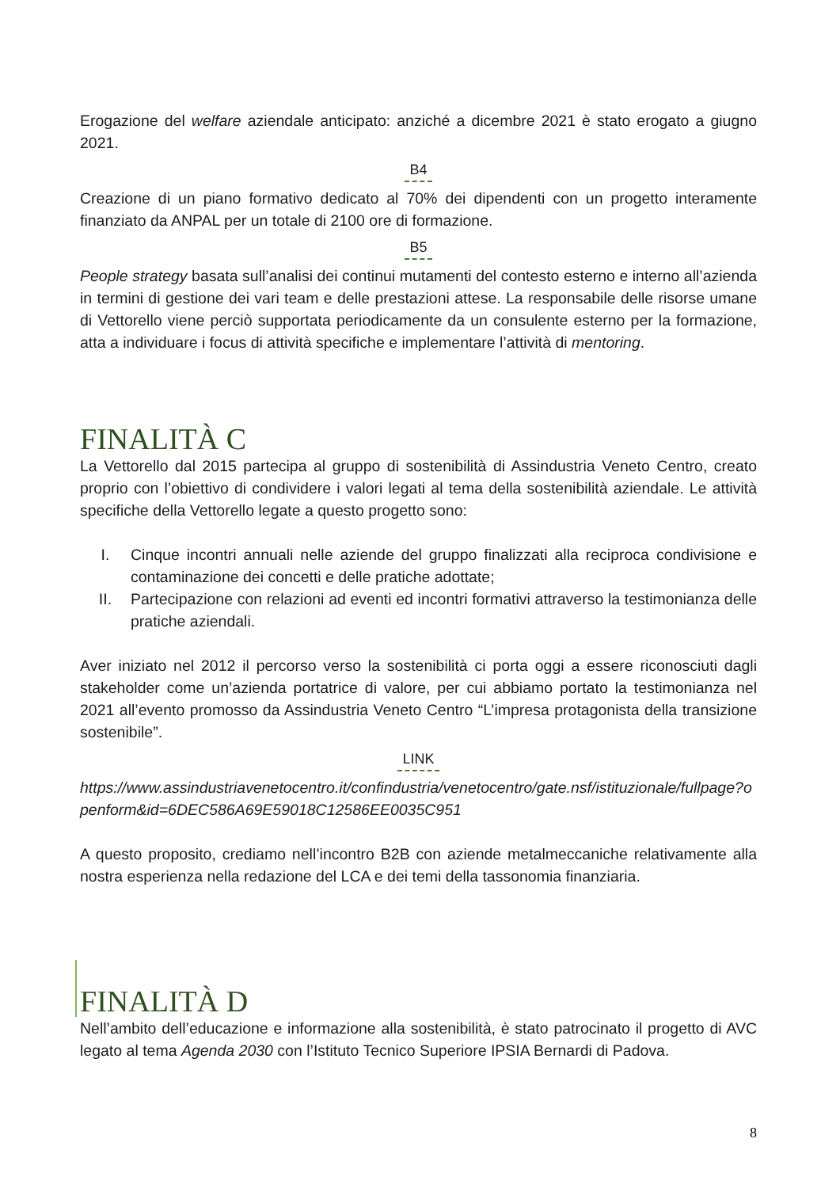Erogazione del welfare aziendale anticipato: anziché a dicembre 2021 è stato erogato a giugno 2021.
B4
Creazione di un piano formativo dedicato al 70% dei dipendenti con un progetto interamente finanziato da ANPAL per un totale di 2100 ore di formazione.
B5
People strategy basata sull’analisi dei continui mutamenti del contesto esterno e interno all’azienda in termini di gestione dei vari team e delle prestazioni attese. La responsabile delle risorse umane di Vettorello viene perciò supportata periodicamente da un consulente esterno per la formazione, atta a individuare i focus di attività specifiche e implementare l’attività di mentoring.
FINALITÀ C
La Vettorello dal 2015 partecipa al gruppo di sostenibilità di Assindustria Veneto Centro, creato proprio con l’obiettivo di condividere i valori legati al tema della sostenibilità aziendale. Le attività specifiche della Vettorello legate a questo progetto sono:
I. Cinque incontri annuali nelle aziende del gruppo finalizzati alla reciproca condivisione e contaminazione dei concetti e delle pratiche adottate;
II. Partecipazione con relazioni ad eventi ed incontri formativi attraverso la testimonianza delle pratiche aziendali.
Aver iniziato nel 2012 il percorso verso la sostenibilità ci porta oggi a essere riconosciuti dagli stakeholder come un’azienda portatrice di valore, per cui abbiamo portato la testimonianza nel 2021 all’evento promosso da Assindustria Veneto Centro “L’impresa protagonista della transizione sostenibile”.
LINK
https://www.assindustriavenetocentro.it/confindustria/venetocentro/gate.nsf/istituzionale/fullpage?openform&id=6DEC586A69E59018C12586EE0035C951
A questo proposito, crediamo nell’incontro B2B con aziende metalmeccaniche relativamente alla nostra esperienza nella redazione del LCA e dei temi della tassonomia finanziaria.
FINALITÀ D
Nell’ambito dell’educazione e informazione alla sostenibilità, è stato patrocinato il progetto di AVC legato al tema Agenda 2030 con l’Istituto Tecnico Superiore IPSIA Bernardi di Padova.
8